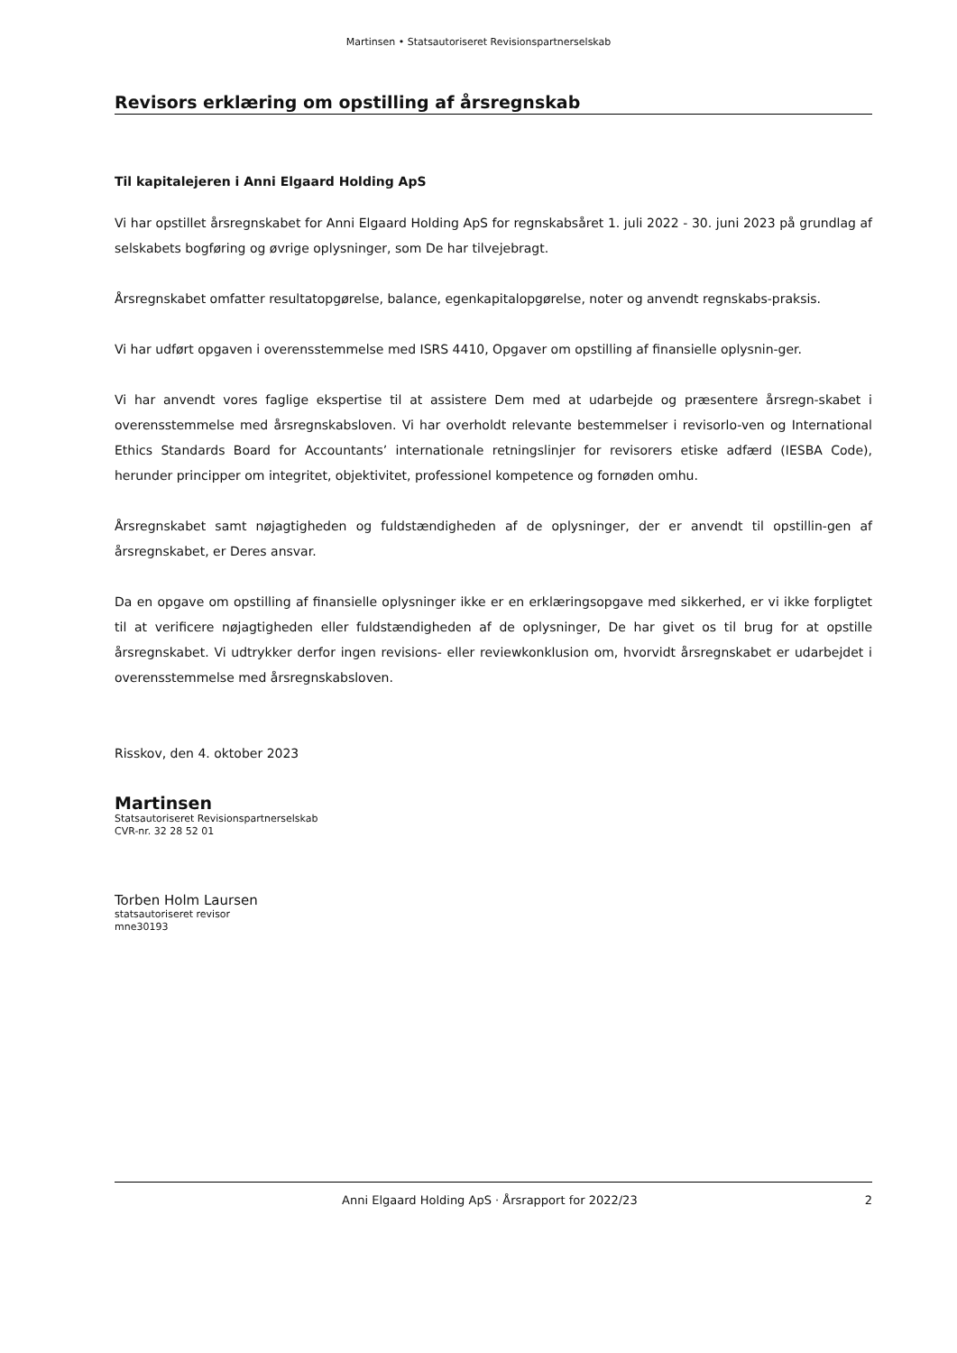Martinsen • Statsautoriseret Revisionspartnerselskab
Revisors erklæring om opstilling af årsregnskab
Til kapitalejeren i Anni Elgaard Holding ApS
Vi har opstillet årsregnskabet for Anni Elgaard Holding ApS for regnskabsåret 1. juli 2022 - 30. juni 2023 på grundlag af selskabets bogføring og øvrige oplysninger, som De har tilvejebragt.
Årsregnskabet omfatter resultatopgørelse, balance, egenkapitalopgørelse, noter og anvendt regnskabs-praksis.
Vi har udført opgaven i overensstemmelse med ISRS 4410, Opgaver om opstilling af finansielle oplysnin-ger.
Vi har anvendt vores faglige ekspertise til at assistere Dem med at udarbejde og præsentere årsregn-skabet i overensstemmelse med årsregnskabsloven. Vi har overholdt relevante bestemmelser i revisorlo-ven og International Ethics Standards Board for Accountants’ internationale retningslinjer for revisorers etiske adfærd (IESBA Code), herunder principper om integritet, objektivitet, professionel kompetence og fornøden omhu.
Årsregnskabet samt nøjagtigheden og fuldstændigheden af de oplysninger, der er anvendt til opstillin-gen af årsregnskabet, er Deres ansvar.
Da en opgave om opstilling af finansielle oplysninger ikke er en erklæringsopgave med sikkerhed, er vi ikke forpligtet til at verificere nøjagtigheden eller fuldstændigheden af de oplysninger, De har givet os til brug for at opstille årsregnskabet. Vi udtrykker derfor ingen revisions- eller reviewkonklusion om, hvorvidt årsregnskabet er udarbejdet i overensstemmelse med årsregnskabsloven.
Risskov, den 4. oktober 2023
Martinsen
Statsautoriseret Revisionspartnerselskab
CVR-nr. 32 28 52 01
Torben Holm Laursen
statsautoriseret revisor
mne30193
Anni Elgaard Holding ApS · Årsrapport for 2022/23 2